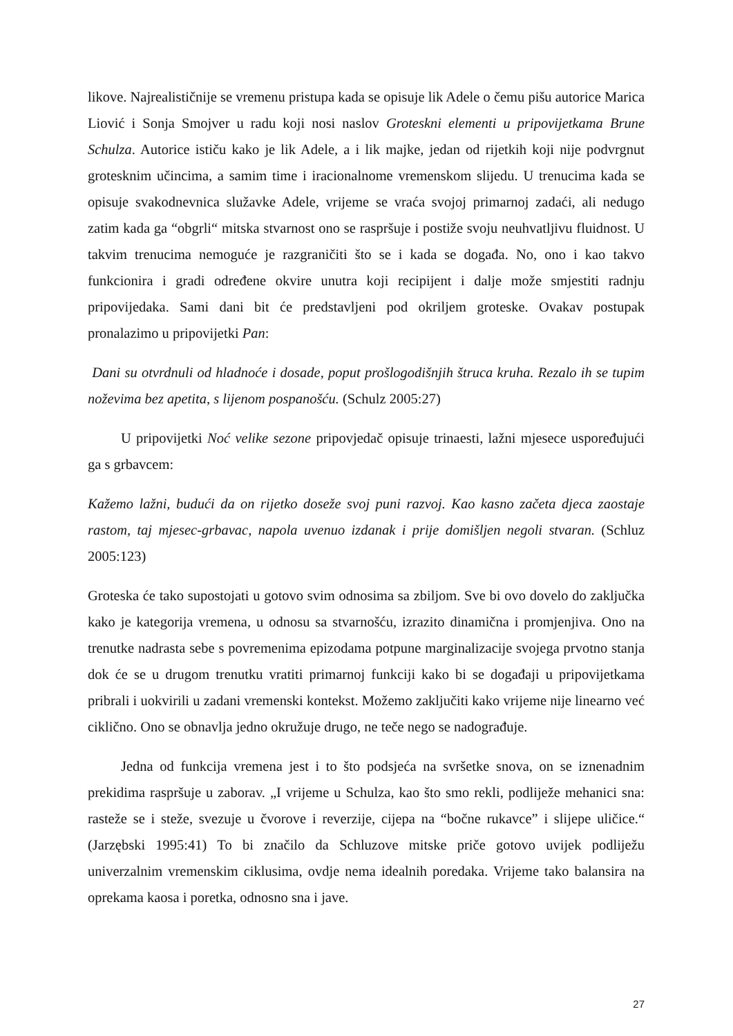likove. Najrealističnije se vremenu pristupa kada se opisuje lik Adele o čemu pišu autorice Marica Liović i Sonja Smojver u radu koji nosi naslov Groteskni elementi u pripovijetkama Brune Schulza. Autorice ističu kako je lik Adele, a i lik majke, jedan od rijetkih koji nije podvrgnut grotesknim učincima, a samim time i iracionalnome vremenskom slijedu. U trenucima kada se opisuje svakodnevnica služavke Adele, vrijeme se vraća svojoj primarnoj zadaći, ali nedugo zatim kada ga “obgrli“ mitska stvarnost ono se raspršuje i postiže svoju neuhvatljivu fluidnost. U takvim trenucima nemoguće je razgraničiti što se i kada se događa. No, ono i kao takvo funkcionira i gradi određene okvire unutra koji recipijent i dalje može smjestiti radnju pripovijedaka. Sami dani bit će predstavljeni pod okriljem groteske. Ovakav postupak pronalazimo u pripovijetki Pan:
Dani su otvrdnuli od hladnoće i dosade, poput prošlogodišnjih štruca kruha. Rezalo ih se tupim noževima bez apetita, s lijenom pospanošću. (Schulz 2005:27)
U pripovijetki Noć velike sezone pripovjedač opisuje trinaesti, lažni mjesece uspoređujući ga s grbavcem:
Kažemo lažni, budući da on rijetko doseže svoj puni razvoj. Kao kasno začeta djeca zaostaje rastom, taj mjesec-grbavac, napola uvenuo izdanak i prije domišljen negoli stvaran. (Schluz 2005:123)
Groteska će tako supostojati u gotovo svim odnosima sa zbiljom. Sve bi ovo dovelo do zaključka kako je kategorija vremena, u odnosu sa stvarnošću, izrazito dinamična i promjenjiva. Ono na trenutke nadrasta sebe s povremenima epizodama potpune marginalizacije svojega prvotno stanja dok će se u drugom trenutku vratiti primarnoj funkciji kako bi se događaji u pripovijetkama pribrali i uokvirili u zadani vremenski kontekst. Možemo zaključiti kako vrijeme nije linearno već ciklično. Ono se obnavlja jedno okružuje drugo, ne teče nego se nadograđuje.
Jedna od funkcija vremena jest i to što podsjeća na svršetke snova, on se iznenadnim prekidima raspršuje u zaborav. „I vrijeme u Schulza, kao što smo rekli, podliježe mehanici sna: rasteže se i steže, svezuje u čvorove i reverzije, cijepa na “bočne rukavce” i slijepe uličice.“ (Jarzębski 1995:41) To bi značilo da Schluzove mitske priče gotovo uvijek podliježu univerzalnim vremenskim ciklusima, ovdje nema idealnih poredaka. Vrijeme tako balansira na oprekama kaosa i poretka, odnosno sna i jave.
27